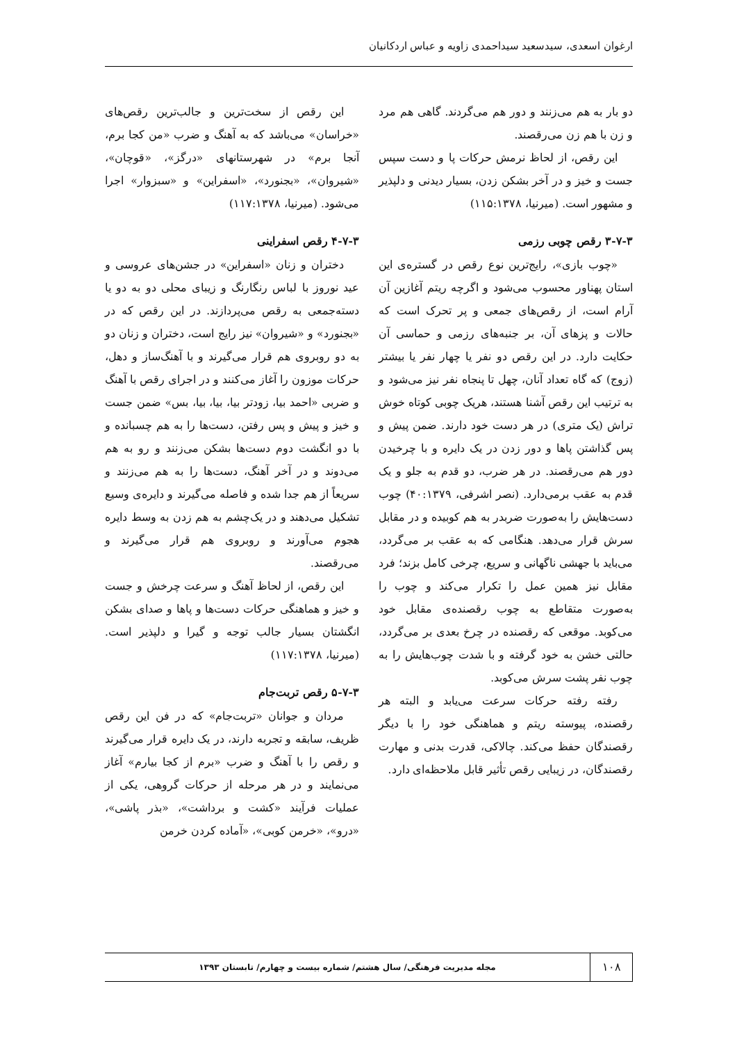ارغوان اسعدی، سیدسعید سیداحمدی زاویه و عباس اردکانیان
دو بار به هم می‌زنند و دور هم می‌گردند. گاهی هم مرد و زن با هم زن می‌رقصند.
این رقص، از لحاظ نرمش حرکات پا و دست سپس جست و خیز و در آخر بشکن زدن، بسیار دیدنی و دلپذیر و مشهور است. (میرنیا، ۱۱۵:۱۳۷۸)
۳-۷-۳ رقص چوبی رزمی
«چوب بازی»، رایج‌ترین نوع رقص در گستره‌ی این استان پهناور محسوب می‌شود و اگرچه ریتم آغازین آن آرام است، از رقص‌های جمعی و پر تحرک است که حالات و پزهای آن، بر جنبه‌های رزمی و حماسی آن حکایت دارد. در این رقص دو نفر یا چهار نفر یا بیشتر (زوج) که گاه تعداد آنان، چهل تا پنجاه نفر نیز می‌شود و به ترتیب این رقص آشنا هستند، هریک چوبی کوتاه خوش تراش (یک متری) در هر دست خود دارند. ضمن پیش و پس گذاشتن پاها و دور زدن در یک دایره و با چرخیدن دور هم می‌رقصند. در هر ضرب، دو قدم به جلو و یک قدم به عقب برمی‌دارد. (نصر اشرفی، ۴۰:۱۳۷۹) چوب دست‌هایش را به‌صورت ضربدر به هم کوبیده و در مقابل سرش قرار می‌دهد. هنگامی که به عقب بر می‌گردد، می‌باید با جهشی ناگهانی و سریع، چرخی کامل بزند؛ فرد مقابل نیز همین عمل را تکرار می‌کند و چوب را به‌صورت متقاطع به چوب رقصنده‌ی مقابل خود می‌کوبد. موقعی که رقصنده در چرخ بعدی بر می‌گردد، حالتی خشن به خود گرفته و با شدت چوب‌هایش را به چوب نفر پشت سرش می‌کوبد.
رفته رفته حرکات سرعت می‌یابد و البته هر رقصنده، پیوسته ریتم و هماهنگی خود را با دیگر رقصندگان حفظ می‌کند. چالاکی، قدرت بدنی و مهارت رقصندگان، در زیبایی رقص تأثیر قابل ملاحظه‌ای دارد.
این رقص از سخت‌ترین و جالب‌ترین رقص‌های «خراسان» می‌باشد که به آهنگ و ضرب «من کجا برم، آنجا برم» در شهرستانهای «درگز»، «قوچان»، «شیروان»، «بجنورد»، «اسفراین» و «سبزوار» اجرا می‌شود. (میرنیا، ۱۱۷:۱۳۷۸)
۴-۷-۳ رقص اسفراینی
دختران و زنان «اسفراین» در جشن‌های عروسی و عید نوروز با لباس رنگارنگ و زیبای محلی دو به دو یا دسته‌جمعی به رقص می‌پردازند. در این رقص که در «بجنورد» و «شیروان» نیز رایج است، دختران و زنان دو به دو روبروی هم قرار می‌گیرند و با آهنگ‌ساز و دهل، حرکات موزون را آغاز می‌کنند و در اجرای رقص با آهنگ و ضربی «احمد بیا، زودتر بیا، بیا، بیا، بس» ضمن جست و خیز و پیش و پس رفتن، دست‌ها را به هم چسبانده و با دو انگشت دوم دست‌ها بشکن می‌زنند و رو به هم می‌دوند و در آخر آهنگ، دست‌ها را به هم می‌زنند و سریعاً از هم جدا شده و فاصله می‌گیرند و دایره‌ی وسیع تشکیل می‌دهند و در یک‌چشم به هم زدن به وسط دایره هجوم می‌آورند و روبروی هم قرار می‌گیرند و می‌رقصند.
این رقص، از لحاظ آهنگ و سرعت چرخش و جست و خیز و هماهنگی حرکات دست‌ها و پاها و صدای بشکن انگشتان بسیار جالب توجه و گیرا و دلپذیر است. (میرنیا، ۱۱۷:۱۳۷۸)
۵-۷-۳ رقص تربت‌جام
مردان و جوانان «تربت‌جام» که در فن این رقص ظریف، سابقه و تجربه دارند، در یک دایره قرار می‌گیرند و رقص را با آهنگ و ضرب «برم از کجا بیارم» آغاز می‌نمایند و در هر مرحله از حرکات گروهی، یکی از عملیات فرآیند «کشت و برداشت»، «بذر پاشی»، «درو»، «خرمن کوبی»، «آماده کردن خرمن
۱۰۸
مجله مدیریت فرهنگی/ سال هشتم/ شماره بیست و چهارم/ تابستان ۱۳۹۳